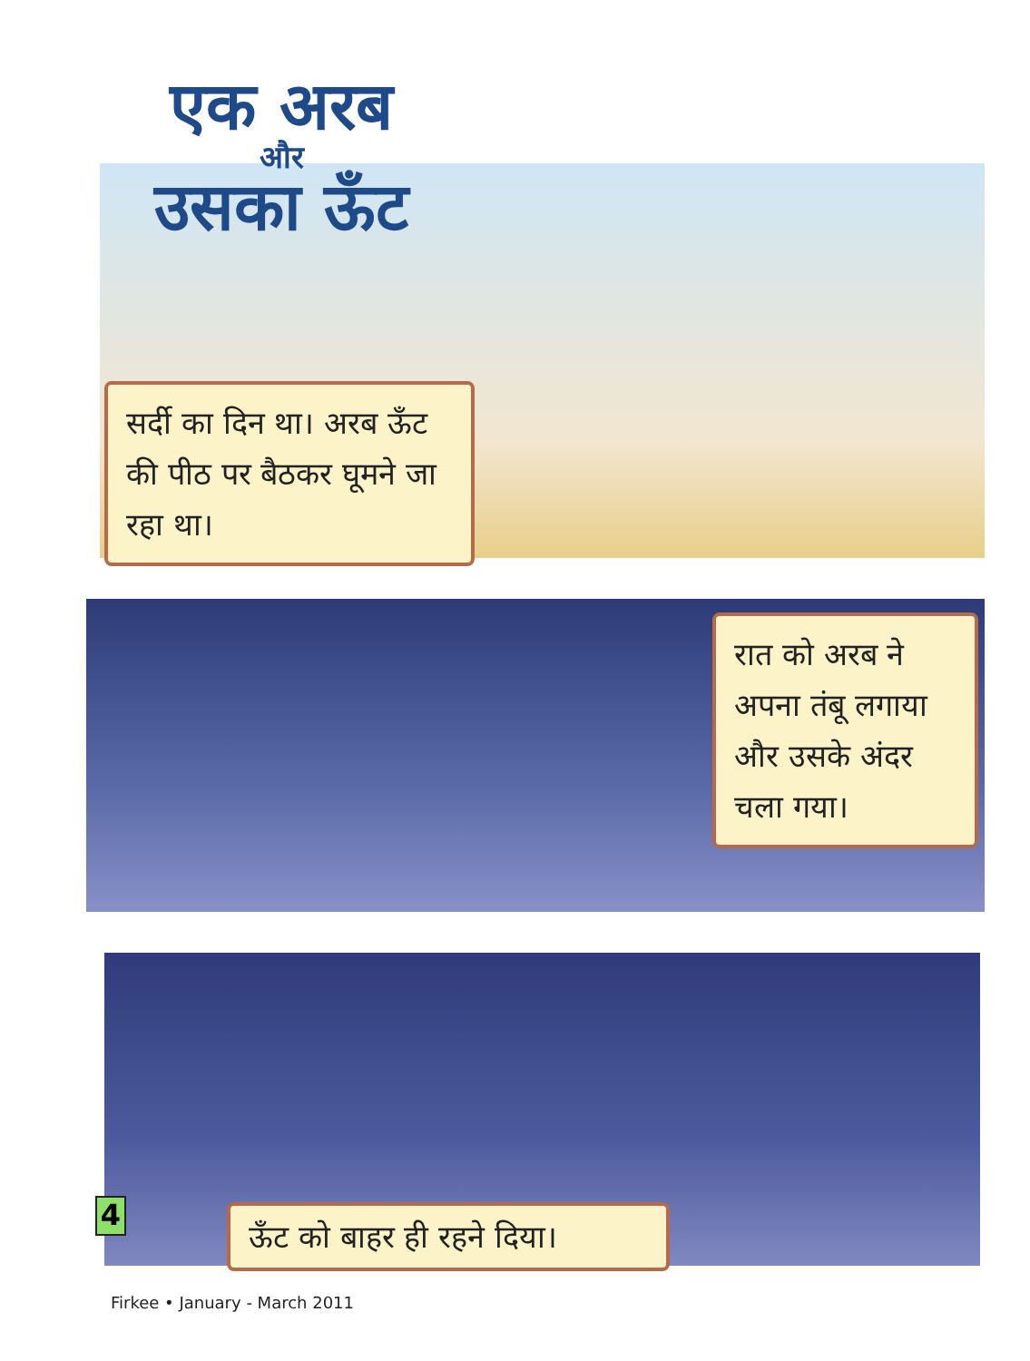एक अरब
और
उसका ऊँट
सर्दी का दिन था। अरब ऊँट की पीठ पर बैठकर घूमने जा रहा था।
रात को अरब ने अपना तंबू लगाया और उसके अंदर चला गया।
4
ऊँट को बाहर ही रहने दिया।
Firkee • January - March 2011